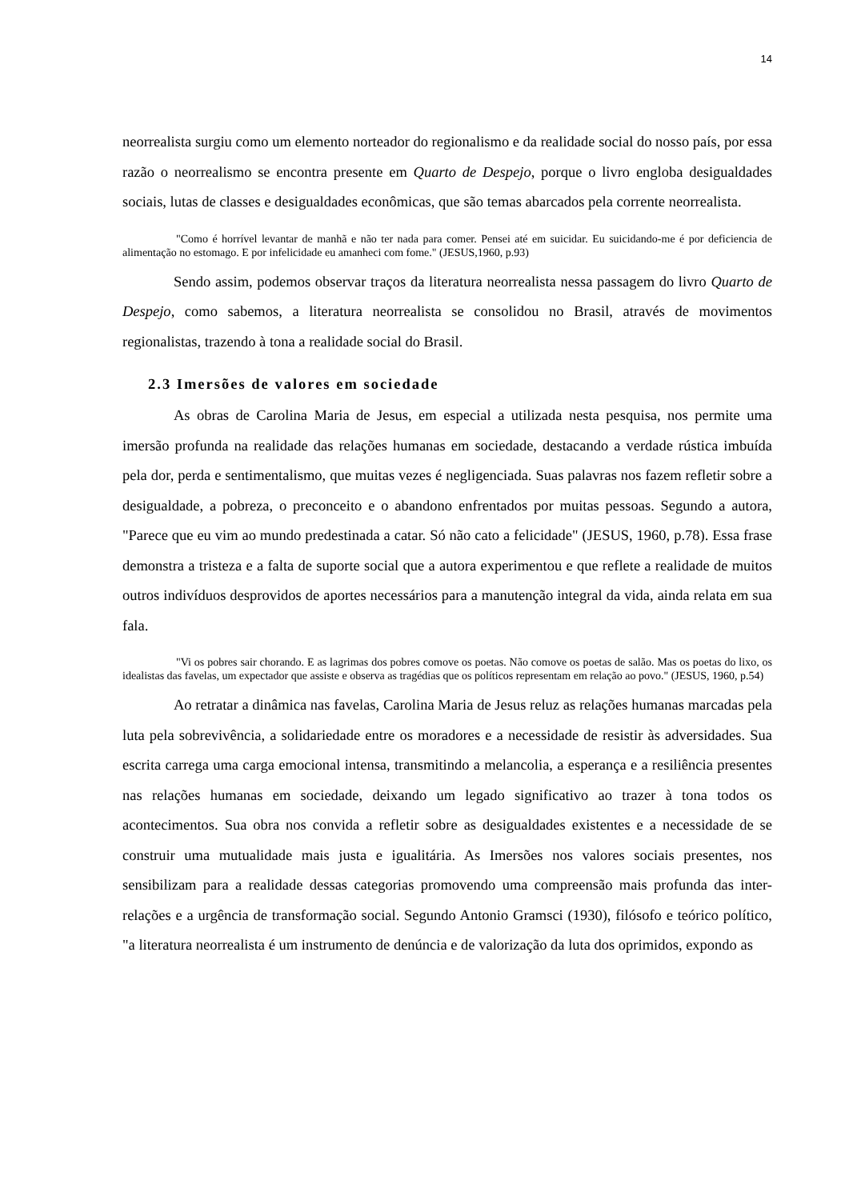14
neorrealista surgiu como um elemento norteador do regionalismo e da realidade social do nosso país, por essa razão o neorrealismo se encontra presente em Quarto de Despejo, porque o livro engloba desigualdades sociais, lutas de classes e desigualdades econômicas, que são temas abarcados pela corrente neorrealista.
"Como é horrível levantar de manhã e não ter nada para comer. Pensei até em suicidar. Eu suicidando-me é por deficiencia de alimentação no estomago. E por infelicidade eu amanheci com fome." (JESUS,1960, p.93)
Sendo assim, podemos observar traços da literatura neorrealista nessa passagem do livro Quarto de Despejo, como sabemos, a literatura neorrealista se consolidou no Brasil, através de movimentos regionalistas, trazendo à tona a realidade social do Brasil.
2.3 Imersões de valores em sociedade
As obras de Carolina Maria de Jesus, em especial a utilizada nesta pesquisa, nos permite uma imersão profunda na realidade das relações humanas em sociedade, destacando a verdade rústica imbuída pela dor, perda e sentimentalismo, que muitas vezes é negligenciada. Suas palavras nos fazem refletir sobre a desigualdade, a pobreza, o preconceito e o abandono enfrentados por muitas pessoas. Segundo a autora, "Parece que eu vim ao mundo predestinada a catar. Só não cato a felicidade" (JESUS, 1960, p.78). Essa frase demonstra a tristeza e a falta de suporte social que a autora experimentou e que reflete a realidade de muitos outros indivíduos desprovidos de aportes necessários para a manutenção integral da vida, ainda relata em sua fala.
"Vi os pobres sair chorando. E as lagrimas dos pobres comove os poetas. Não comove os poetas de salão. Mas os poetas do lixo, os idealistas das favelas, um expectador que assiste e observa as tragédias que os políticos representam em relação ao povo." (JESUS, 1960, p.54)
Ao retratar a dinâmica nas favelas, Carolina Maria de Jesus reluz as relações humanas marcadas pela luta pela sobrevivência, a solidariedade entre os moradores e a necessidade de resistir às adversidades. Sua escrita carrega uma carga emocional intensa, transmitindo a melancolia, a esperança e a resiliência presentes nas relações humanas em sociedade, deixando um legado significativo ao trazer à tona todos os acontecimentos. Sua obra nos convida a refletir sobre as desigualdades existentes e a necessidade de se construir uma mutualidade mais justa e igualitária. As Imersões nos valores sociais presentes, nos sensibilizam para a realidade dessas categorias promovendo uma compreensão mais profunda das inter-relações e a urgência de transformação social. Segundo Antonio Gramsci (1930), filósofo e teórico político, "a literatura neorrealista é um instrumento de denúncia e de valorização da luta dos oprimidos, expondo as